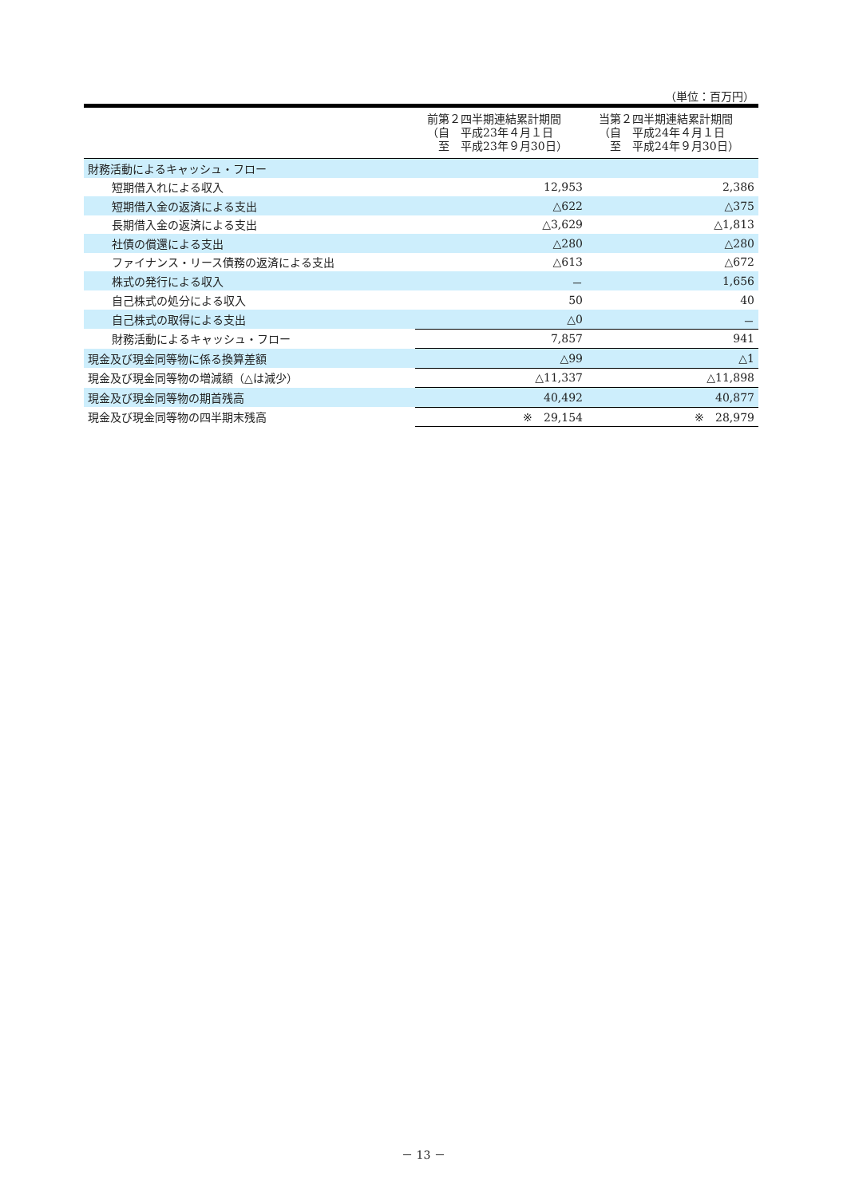（単位：百万円）
| | 前第２四半期連結累計期間 （自 平成23年４月１日 至 平成23年９月30日） | 当第２四半期連結累計期間 （自 平成24年４月１日 至 平成24年９月30日） |
| --- | --- | --- |
| 財務活動によるキャッシュ・フロー | | |
| 短期借入れによる収入 | 12,953 | 2,386 |
| 短期借入金の返済による支出 | △622 | △375 |
| 長期借入金の返済による支出 | △3,629 | △1,813 |
| 社債の償還による支出 | △280 | △280 |
| ファイナンス・リース債務の返済による支出 | △613 | △672 |
| 株式の発行による収入 | － | 1,656 |
| 自己株式の処分による収入 | 50 | 40 |
| 自己株式の取得による支出 | △0 | － |
| 財務活動によるキャッシュ・フロー | 7,857 | 941 |
| 現金及び現金同等物に係る換算差額 | △99 | △1 |
| 現金及び現金同等物の増減額（△は減少） | △11,337 | △11,898 |
| 現金及び現金同等物の期首残高 | 40,492 | 40,877 |
| 現金及び現金同等物の四半期末残高 | ※ 29,154 | ※ 28,979 |
－ 13 －